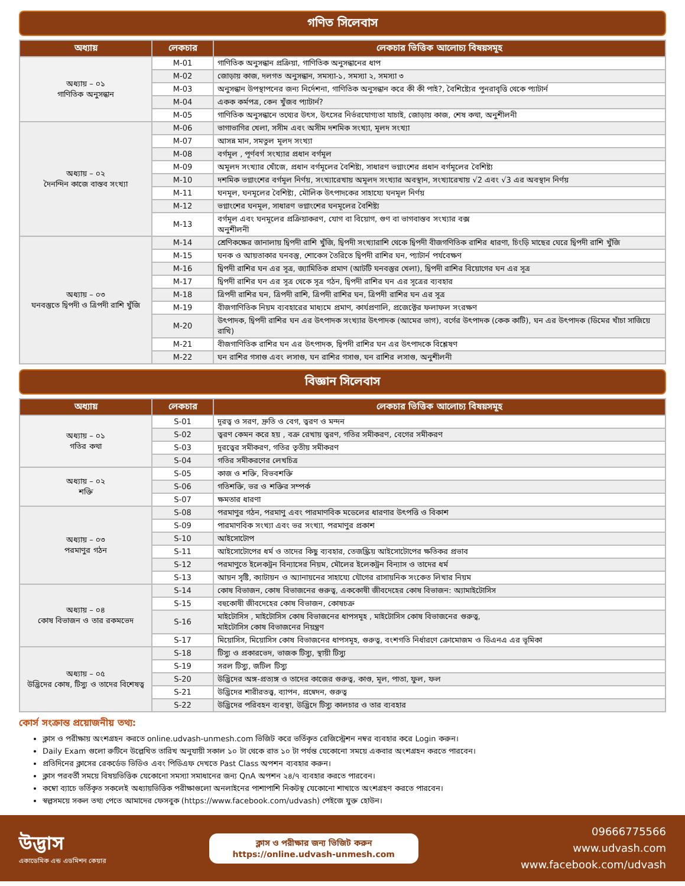গণিত সিলেবাস
| অধ্যায় | লেকচার | লেকচার ভিত্তিক আলোচ্য বিষয়সমূহ |
| --- | --- | --- |
| অধ্যায় – ০১ গাণিতিক অনুসন্ধান | M-01 | গাণিতিক অনুসন্ধান প্রক্রিয়া, গাণিতিক অনুসন্ধানের ধাপ |
| | M-02 | জোড়ায় কাজ, দলগত অনুসন্ধান, সমস্যা-১, সমস্যা ২, সমস্যা ৩ |
| | M-03 | অনুসন্ধান উপস্থাপনের জন্য নির্দেশনা, গাণিতিক অনুসন্ধান করে কী কী পাই?, বৈশিষ্ট্যের পুনরাবৃত্তি থেকে প্যাটার্ন |
| | M-04 | একক কর্মপত্র, কেন খুঁজব প্যাটার্ন? |
| | M-05 | গাণিতিক অনুসন্ধানে তথ্যের উৎস, উৎসের নির্ভরযোগ্যতা যাচাই, জোড়ায় কাজ, শেষ কথা, অনুশীলনী |
| অধ্যায় – ০২ দৈনন্দিন কাজে বাস্তব সংখ্যা | M-06 | ভাগাভাগির খেলা, সসীম এবং অসীম দশমিক সংখ্যা, মূলদ সংখ্যা |
| | M-07 | আসন্ন মান, সমতুল মূলদ সংখ্যা |
| | M-08 | বর্গমূল , পূর্ণবর্গ সংখ্যার প্রধান বর্গমূল |
| | M-09 | অমূলদ সংখ্যার খোঁজে, প্রধান বর্গমূলের বৈশিষ্ট্য, সাধারণ ভগ্নাংশের প্রধান বর্গমূলের বৈশিষ্ট্য |
| | M-10 | দশমিক ভগ্নাংশের বর্গমূল নির্ণয়, সংখ্যারেখায় অমূলদ সংখ্যার অবস্থান, সংখ্যারেখায় √2 এবং √3 এর অবস্থান নির্ণয় |
| | M-11 | ঘনমূল, ঘনমূলের বৈশিষ্ট্য, মৌলিক উৎপাদকের সাহায্যে ঘনমূল নির্ণয় |
| | M-12 | ভগ্নাংশের ঘনমূল, সাধারণ ভগ্নাংশের ঘনমূলের বৈশিষ্ট্য |
| | M-13 | বর্গমূল এবং ঘনমূলের প্রক্রিয়াকরণ, যোগ বা বিয়োগ, গুণ বা ভাগবাস্তব সংখ্যার বক্স অনুশীলনী |
| অধ্যায় – ০৩ ঘনবস্তুতে দ্বিপদী ও ত্রিপদী রাশি খুঁজি | M-14 | শ্রেণিকক্ষের জানালায় দ্বিপদী রাশি খুঁজি, দ্বিপদী সংখ্যারাশি থেকে দ্বিপদী বীজগণিতিক রাশির ধারণা, চিংড়ি মাছের ঘেরে দ্বিপদী রাশি খুঁজি |
| | M-15 | ঘনক ও আয়তাকার ঘনবস্তু, শোকেস তৈরিতে দ্বিপদী রাশির ঘন, প্যাটার্ন পর্যবেক্ষণ |
| | M-16 | দ্বিপদী রাশির ঘন এর সূত্র, জ্যামিতিক প্রমাণ (আটটি ঘনবস্তুর খেলা), দ্বিপদী রাশির বিয়োগের ঘন এর সূত্র |
| | M-17 | দ্বিপদী রাশির ঘন এর সূত্র থেকে সূত্র গঠন, দ্বিপদী রাশির ঘন এর সূত্রের ব্যবহার |
| | M-18 | ত্রিপদী রাশির ঘন, ত্রিপদী রাশি, ত্রিপদী রাশির ঘন, ত্রিপদী রাশির ঘন এর সূত্র |
| | M-19 | বীজগাণিতিক নিয়ম ব্যবহারের মাধ্যমে প্রমাণ, কার্যপ্রণালি, প্রজেক্টের ফলাফল সংরক্ষণ |
| | M-20 | উৎপাদক, দ্বিপদী রাশির ঘন এর উৎপাদক সংখ্যার উৎপাদক (আমের ভাগ), বর্গের উৎপাদক (কেক কাটি), ঘন এর উৎপাদক (ডিমের খাঁচা সাজিয়ে রাখি) |
| | M-21 | বীজগাণিতিক রাশির ঘন এর উৎপাদক, দ্বিপদী রাশির ঘন এর উৎপাদকে বিশ্লেষণ |
| | M-22 | ঘন রাশির গসাগু এবং লসাগু, ঘন রাশির গসাগু, ঘন রাশির লসাগু, অনুশীলনী |
বিজ্ঞান সিলেবাস
| অধ্যায় | লেকচার | লেকচার ভিত্তিক আলোচ্য বিষয়সমূহ |
| --- | --- | --- |
| অধ্যায় – ০১ গতির কথা | S-01 | দূরত্ব ও সরণ, দ্রুতি ও বেগ, ত্বরণ ও মন্দন |
| | S-02 | ত্বরণ কেমন করে হয় , বক্র রেখায় ত্বরণ, গতির সমীকরণ, বেগের সমীকরণ |
| | S-03 | দূরত্বের সমীকরণ, গতির তৃতীয় সমীকরণ |
| | S-04 | গতির সমীকরণের লেখচিত্র |
| অধ্যায় – ০২ শক্তি | S-05 | কাজ ও শক্তি, বিভবশক্তি |
| | S-06 | গতিশক্তি, ভর ও শক্তির সম্পর্ক |
| | S-07 | ক্ষমতার ধারণা |
| অধ্যায় – ০৩ পরমাণুর গঠন | S-08 | পরমাণুর গঠন, পরমাণু এবং পারমাণবিক মডেলের ধারণার উৎপত্তি ও বিকাশ |
| | S-09 | পারমাণবিক সংখ্যা এবং ভর সংখ্যা, পরমাণুর প্রকাশ |
| | S-10 | আইসোটোপ |
| | S-11 | আইসোটোপের ধর্ম ও তাদের কিছু ব্যবহার, তেজস্ক্রিয় আইসোটোপের ক্ষতিকর প্রভাব |
| | S-12 | পরমাণুতে ইলেকট্রন বিন্যাসের নিয়ম, মৌলের ইলেকট্রন বিন্যাস ও তাদের ধর্ম |
| | S-13 | আয়ন সৃষ্টি, ক্যাটায়ন ও অ্যানায়নের সাহায্যে যৌগের রাসায়নিক সংকেত লিখার নিয়ম |
| অধ্যায় – ০৪ কোষ বিভাজন ও তার রকমভেদ | S-14 | কোষ বিভাজন, কোষ বিভাজনের গুরুত্ব, এককোষী জীবদেহের কোষ বিভাজন: অ্যামাইটোসিস |
| | S-15 | বহুকোষী জীবদেহের কোষ বিভাজন, কোষচক্র |
| | S-16 | মাইটোসিস , মাইটোসিস কোষ বিভাজনের ধাপসমূহ , মাইটোসিস কোষ বিভাজনের গুরুত্ব, মাইটোসিস কোষ বিভাজনের নিয়ন্ত্রণ |
| | S-17 | মিয়োসিস, মিয়োসিস কোষ বিভাজনের ধাপসমূহ, গুরুত্ব, বংশগতি নির্ধারণে ক্রোমোজম ও ডিএনএ এর ভূমিকা |
| অধ্যায় – ০৫ উদ্ভিদের কোষ, টিস্যু ও তাদের বিশেষত্ব | S-18 | টিস্যু ও প্রকারভেদ, ভাজক টিস্যু, স্থায়ী টিস্যু |
| | S-19 | সরল টিস্যু, জটিল টিস্যু |
| | S-20 | উদ্ভিদের অঙ্গ-প্রত্যঙ্গ ও তাদের কাজের গুরুত্ব, কাণ্ড, মূল, পাতা, ফুল, ফল |
| | S-21 | উদ্ভিদের শারীরতত্ত্ব, ব্যাপন, প্রস্বেদন, গুরুত্ব |
| | S-22 | উদ্ভিদের পরিবহন ব্যবস্থা, উদ্ভিদে টিস্যু কালচার ও তার ব্যবহার |
কোর্স সংক্রান্ত প্রয়োজনীয় তথ্য:
ক্লাস ও পরীক্ষায় অংশগ্রহন করতে online.udvash-unmesh.com ভিজিট করে ভর্তিকৃত রেজিস্ট্রেশন নম্বর ব্যবহার করে Login করুন।
Daily Exam গুলো রুটিনে উল্লেখিত তারিখ অনুযায়ী সকাল ১০ টা থেকে রাত ১০ টা পর্যন্ত যেকোনো সময়ে একবার অংশগ্রহন করতে পারবেন।
প্রতিদিনের ক্লাসের রেকর্ডেড ভিডিও এবং পিডিএফ দেখতে Past Class অপশন ব্যবহার করুন।
ক্লাস পরবর্তী সময়ে বিষয়ভিত্তিক যেকোনো সমস্যা সমাধানের জন্য QnA অপশন ২৪/৭ ব্যবহার করতে পারবেন।
কম্বো ব্যাচে ভর্তিকৃত সকলেই অধ্যায়ভিত্তিক পরীক্ষাগুলো অনলাইনের পাশাপাশি নিকটস্থ যেকোনো শাখাতে অংশগ্রহণ করতে পারবেন।
স্বল্পসময়ে সকল তথ্য পেতে আমাদের ফেসবুক (https://www.facebook.com/udvash) পেইজে যুক্ত হোউন।
উদ্ভাস
একাডেমিক এন্ড এডমিশন কেয়ার
ক্লাস ও পরীক্ষার জন্য ভিজিট করুন
https://online.udvash-unmesh.com
09666775566
www.udvash.com
www.facebook.com/udvash